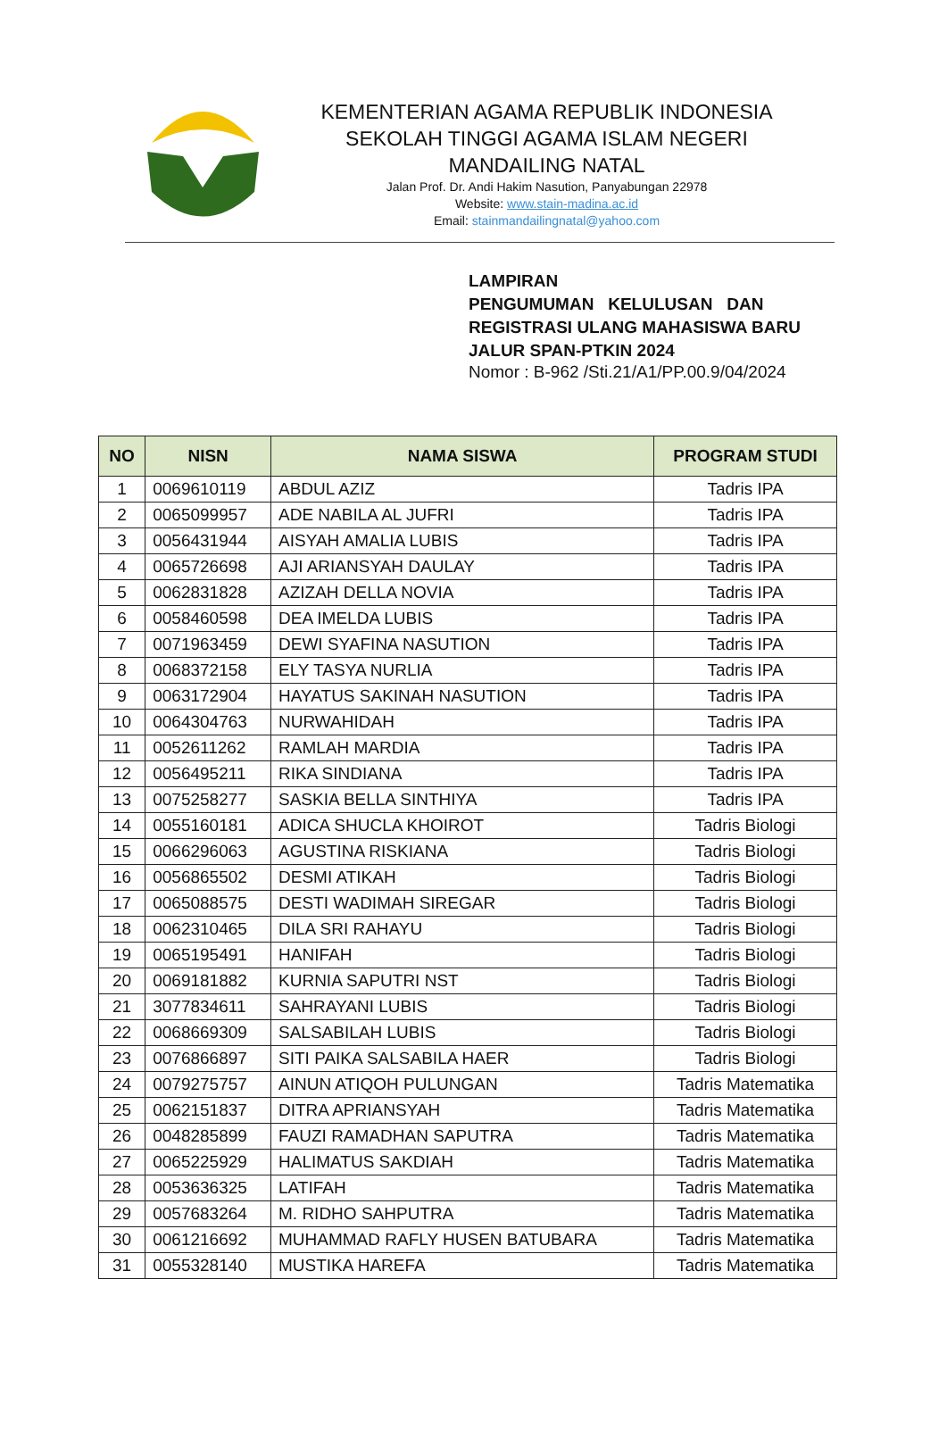KEMENTERIAN AGAMA REPUBLIK INDONESIA
SEKOLAH TINGGI AGAMA ISLAM NEGERI
MANDAILING NATAL
Jalan Prof. Dr. Andi Hakim Nasution, Panyabungan 22978
Website: www.stain-madina.ac.id
Email: stainmandailingnatal@yahoo.com
LAMPIRAN
PENGUMUMAN KELULUSAN DAN REGISTRASI ULANG MAHASISWA BARU JALUR SPAN-PTKIN 2024
Nomor : B-962 /Sti.21/A1/PP.00.9/04/2024
| NO | NISN | NAMA SISWA | PROGRAM STUDI |
| --- | --- | --- | --- |
| 1 | 0069610119 | ABDUL AZIZ | Tadris IPA |
| 2 | 0065099957 | ADE NABILA AL JUFRI | Tadris IPA |
| 3 | 0056431944 | AISYAH AMALIA LUBIS | Tadris IPA |
| 4 | 0065726698 | AJI ARIANSYAH DAULAY | Tadris IPA |
| 5 | 0062831828 | AZIZAH DELLA NOVIA | Tadris IPA |
| 6 | 0058460598 | DEA IMELDA LUBIS | Tadris IPA |
| 7 | 0071963459 | DEWI SYAFINA NASUTION | Tadris IPA |
| 8 | 0068372158 | ELY TASYA NURLIA | Tadris IPA |
| 9 | 0063172904 | HAYATUS SAKINAH NASUTION | Tadris IPA |
| 10 | 0064304763 | NURWAHIDAH | Tadris IPA |
| 11 | 0052611262 | RAMLAH MARDIA | Tadris IPA |
| 12 | 0056495211 | RIKA SINDIANA | Tadris IPA |
| 13 | 0075258277 | SASKIA BELLA SINTHIYA | Tadris IPA |
| 14 | 0055160181 | ADICA SHUCLA KHOIROT | Tadris Biologi |
| 15 | 0066296063 | AGUSTINA RISKIANA | Tadris Biologi |
| 16 | 0056865502 | DESMI ATIKAH | Tadris Biologi |
| 17 | 0065088575 | DESTI WADIMAH SIREGAR | Tadris Biologi |
| 18 | 0062310465 | DILA SRI RAHAYU | Tadris Biologi |
| 19 | 0065195491 | HANIFAH | Tadris Biologi |
| 20 | 0069181882 | KURNIA SAPUTRI NST | Tadris Biologi |
| 21 | 3077834611 | SAHRAYANI LUBIS | Tadris Biologi |
| 22 | 0068669309 | SALSABILAH LUBIS | Tadris Biologi |
| 23 | 0076866897 | SITI PAIKA SALSABILA HAER | Tadris Biologi |
| 24 | 0079275757 | AINUN ATIQOH PULUNGAN | Tadris Matematika |
| 25 | 0062151837 | DITRA APRIANSYAH | Tadris Matematika |
| 26 | 0048285899 | FAUZI RAMADHAN SAPUTRA | Tadris Matematika |
| 27 | 0065225929 | HALIMATUS SAKDIAH | Tadris Matematika |
| 28 | 0053636325 | LATIFAH | Tadris Matematika |
| 29 | 0057683264 | M. RIDHO SAHPUTRA | Tadris Matematika |
| 30 | 0061216692 | MUHAMMAD RAFLY HUSEN BATUBARA | Tadris Matematika |
| 31 | 0055328140 | MUSTIKA HAREFA | Tadris Matematika |